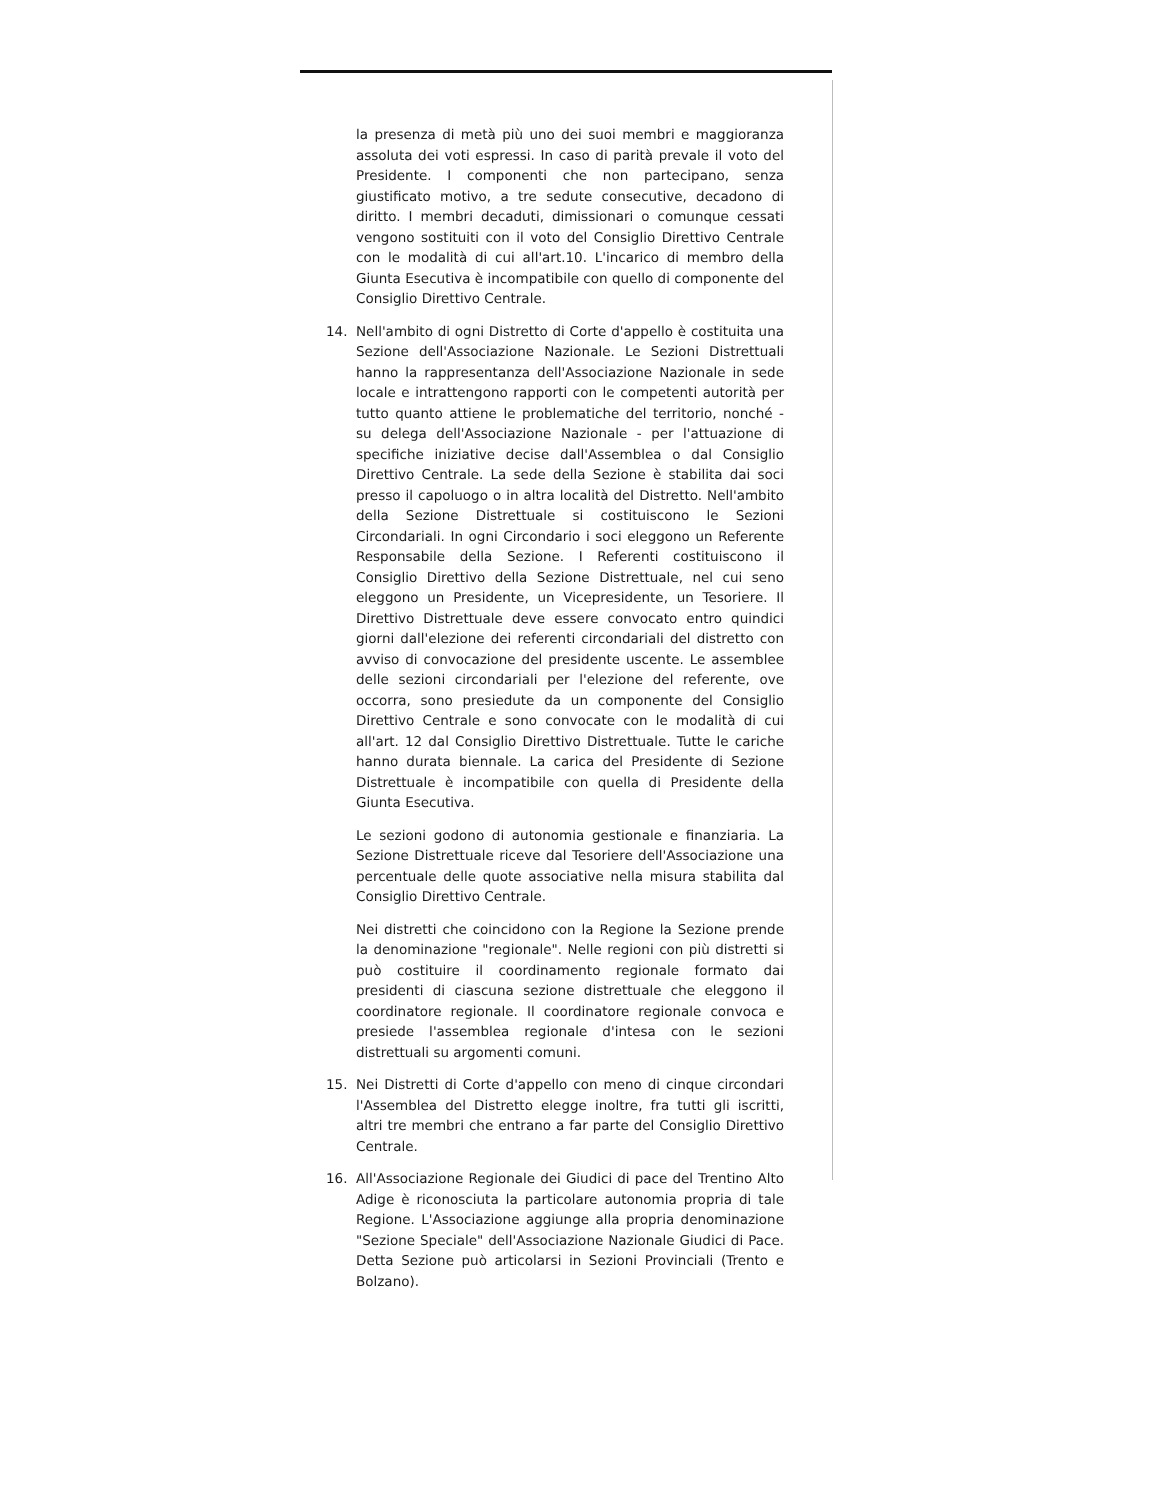la presenza di metà più uno dei suoi membri e maggioranza assoluta dei voti espressi. In caso di parità prevale il voto del Presidente. I componenti che non partecipano, senza giustificato motivo, a tre sedute consecutive, decadono di diritto. I membri decaduti, dimissionari o comunque cessati vengono sostituiti con il voto del Consiglio Direttivo Centrale con le modalità di cui all'art.10. L'incarico di membro della Giunta Esecutiva è incompatibile con quello di componente del Consiglio Direttivo Centrale.
14. Nell'ambito di ogni Distretto di Corte d'appello è costituita una Sezione dell'Associazione Nazionale. Le Sezioni Distrettuali hanno la rappresentanza dell'Associazione Nazionale in sede locale e intrattengono rapporti con le competenti autorità per tutto quanto attiene le problematiche del territorio, nonché - su delega dell'Associazione Nazionale - per l'attuazione di specifiche iniziative decise dall'Assemblea o dal Consiglio Direttivo Centrale. La sede della Sezione è stabilita dai soci presso il capoluogo o in altra località del Distretto. Nell'ambito della Sezione Distrettuale si costituiscono le Sezioni Circondariali. In ogni Circondario i soci eleggono un Referente Responsabile della Sezione. I Referenti costituiscono il Consiglio Direttivo della Sezione Distrettuale, nel cui seno eleggono un Presidente, un Vicepresidente, un Tesoriere. Il Direttivo Distrettuale deve essere convocato entro quindici giorni dall'elezione dei referenti circondariali del distretto con avviso di convocazione del presidente uscente. Le assemblee delle sezioni circondariali per l'elezione del referente, ove occorra, sono presiedute da un componente del Consiglio Direttivo Centrale e sono convocate con le modalità di cui all'art. 12 dal Consiglio Direttivo Distrettuale. Tutte le cariche hanno durata biennale. La carica del Presidente di Sezione Distrettuale è incompatibile con quella di Presidente della Giunta Esecutiva.
Le sezioni godono di autonomia gestionale e finanziaria. La Sezione Distrettuale riceve dal Tesoriere dell'Associazione una percentuale delle quote associative nella misura stabilita dal Consiglio Direttivo Centrale.
Nei distretti che coincidono con la Regione la Sezione prende la denominazione "regionale". Nelle regioni con più distretti si può costituire il coordinamento regionale formato dai presidenti di ciascuna sezione distrettuale che eleggono il coordinatore regionale. Il coordinatore regionale convoca e presiede l'assemblea regionale d'intesa con le sezioni distrettuali su argomenti comuni.
15. Nei Distretti di Corte d'appello con meno di cinque circondari l'Assemblea del Distretto elegge inoltre, fra tutti gli iscritti, altri tre membri che entrano a far parte del Consiglio Direttivo Centrale.
16. All'Associazione Regionale dei Giudici di pace del Trentino Alto Adige è riconosciuta la particolare autonomia propria di tale Regione. L'Associazione aggiunge alla propria denominazione "Sezione Speciale" dell'Associazione Nazionale Giudici di Pace. Detta Sezione può articolarsi in Sezioni Provinciali (Trento e Bolzano).